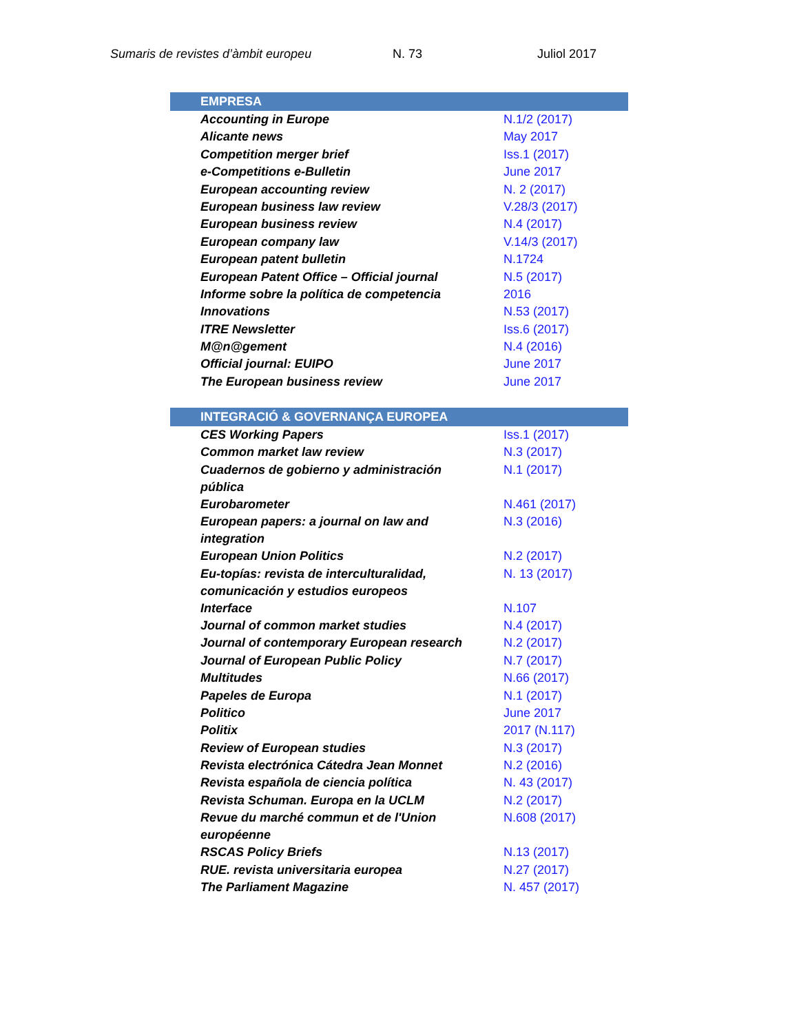Sumaris de revistes d’àmbit europeu N. 73 Juliol 2017
| EMPRESA | |
| --- | --- |
| Accounting in Europe | N.1/2 (2017) |
| Alicante news | May 2017 |
| Competition merger brief | Iss.1 (2017) |
| e-Competitions e-Bulletin | June 2017 |
| European accounting review | N. 2 (2017) |
| European business law review | V.28/3 (2017) |
| European business review | N.4 (2017) |
| European company law | V.14/3 (2017) |
| European patent bulletin | N.1724 |
| European Patent Office – Official journal | N.5 (2017) |
| Informe sobre la política de competencia | 2016 |
| Innovations | N.53 (2017) |
| ITRE Newsletter | Iss.6 (2017) |
| M@n@gement | N.4 (2016) |
| Official journal: EUIPO | June 2017 |
| The European business review | June 2017 |
| INTEGRACIÓ & GOVERNANÇA EUROPEA | |
| --- | --- |
| CES Working Papers | Iss.1 (2017) |
| Common market law review | N.3 (2017) |
| Cuadernos de gobierno y administración pública | N.1 (2017) |
| Eurobarometer | N.461 (2017) |
| European papers: a journal on law and integration | N.3 (2016) |
| European Union Politics | N.2 (2017) |
| Eu-topías: revista de interculturalidad, comunicación y estudios europeos | N. 13 (2017) |
| Interface | N.107 |
| Journal of common market studies | N.4 (2017) |
| Journal of contemporary European research | N.2 (2017) |
| Journal of European Public Policy | N.7 (2017) |
| Multitudes | N.66 (2017) |
| Papeles de Europa | N.1 (2017) |
| Politico | June 2017 |
| Politix | 2017 (N.117) |
| Review of European studies | N.3 (2017) |
| Revista electrónica Cátedra Jean Monnet | N.2 (2016) |
| Revista española de ciencia política | N. 43 (2017) |
| Revista Schuman. Europa en la UCLM | N.2 (2017) |
| Revue du marché commun et de l'Union européenne | N.608 (2017) |
| RSCAS Policy Briefs | N.13 (2017) |
| RUE. revista universitaria europea | N.27 (2017) |
| The Parliament Magazine | N. 457 (2017) |